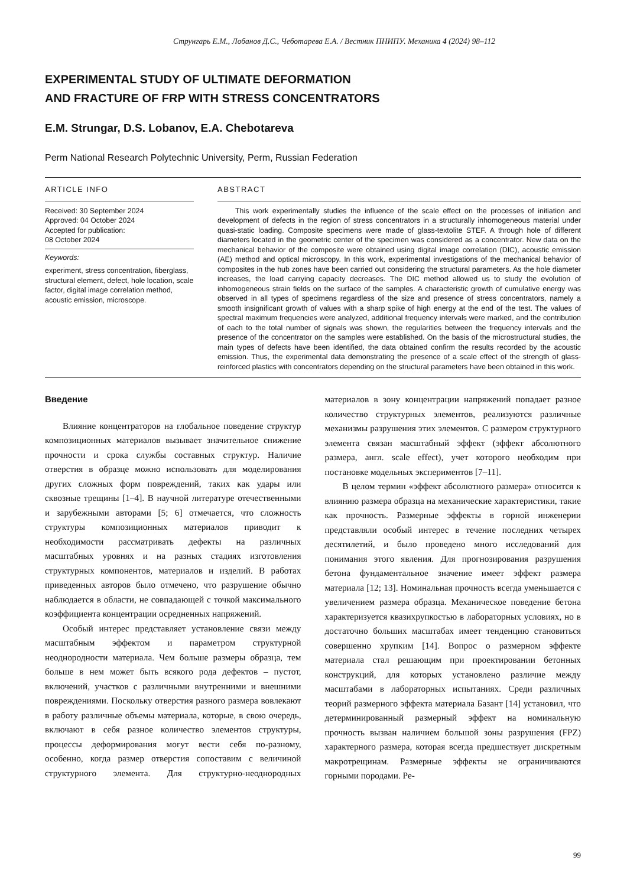Струнгарь Е.М., Лобанов Д.С., Чеботарева Е.А. / Вестник ПНИПУ. Механика 4 (2024) 98–112
EXPERIMENTAL STUDY OF ULTIMATE DEFORMATION
AND FRACTURE OF FRP WITH STRESS CONCENTRATORS
E.M. Strungar, D.S. Lobanov, E.A. Chebotareva
Perm National Research Polytechnic University, Perm, Russian Federation
ARTICLE INFO
Received: 30 September 2024
Approved: 04 October 2024
Accepted for publication:
08 October 2024
Keywords:
experiment, stress concentration, fiberglass, structural element, defect, hole location, scale factor, digital image correlation method, acoustic emission, microscope.
ABSTRACT
This work experimentally studies the influence of the scale effect on the processes of initiation and development of defects in the region of stress concentrators in a structurally inhomogeneous material under quasi-static loading. Composite specimens were made of glass-textolite STEF. A through hole of different diameters located in the geometric center of the specimen was considered as a concentrator. New data on the mechanical behavior of the composite were obtained using digital image correlation (DIC), acoustic emission (AE) method and optical microscopy. In this work, experimental investigations of the mechanical behavior of composites in the hub zones have been carried out considering the structural parameters. As the hole diameter increases, the load carrying capacity decreases. The DIC method allowed us to study the evolution of inhomogeneous strain fields on the surface of the samples. A characteristic growth of cumulative energy was observed in all types of specimens regardless of the size and presence of stress concentrators, namely a smooth insignificant growth of values with a sharp spike of high energy at the end of the test. The values of spectral maximum frequencies were analyzed, additional frequency intervals were marked, and the contribution of each to the total number of signals was shown, the regularities between the frequency intervals and the presence of the concentrator on the samples were established. On the basis of the microstructural studies, the main types of defects have been identified, the data obtained confirm the results recorded by the acoustic emission. Thus, the experimental data demonstrating the presence of a scale effect of the strength of glass-reinforced plastics with concentrators depending on the structural parameters have been obtained in this work.
Введение
Влияние концентраторов на глобальное поведение структур композиционных материалов вызывает значительное снижение прочности и срока службы составных структур. Наличие отверстия в образце можно использовать для моделирования других сложных форм повреждений, таких как удары или сквозные трещины [1–4]. В научной литературе отечественными и зарубежными авторами [5; 6] отмечается, что сложность структуры композиционных материалов приводит к необходимости рассматривать дефекты на различных масштабных уровнях и на разных стадиях изготовления структурных компонентов, материалов и изделий. В работах приведенных авторов было отмечено, что разрушение обычно наблюдается в области, не совпадающей с точкой максимального коэффициента концентрации осредненных напряжений.
Особый интерес представляет установление связи между масштабным эффектом и параметром структурной неоднородности материала. Чем больше размеры образца, тем больше в нем может быть всякого рода дефектов – пустот, включений, участков с различными внутренними и внешними повреждениями. Поскольку отверстия разного размера вовлекают в работу различные объемы материала, которые, в свою очередь, включают в себя разное количество элементов структуры, процессы деформирования могут вести себя по-разному, особенно, когда размер отверстия сопоставим с величиной структурного элемента. Для структурно-неоднородных материалов в зону концентрации напряжений попадает разное количество структурных элементов, реализуются различные механизмы разрушения этих элементов. С размером структурного элемента связан масштабный эффект (эффект абсолютного размера, англ. scale effect), учет которого необходим при постановке модельных экспериментов [7–11].
В целом термин «эффект абсолютного размера» относится к влиянию размера образца на механические характеристики, такие как прочность. Размерные эффекты в горной инженерии представляли особый интерес в течение последних четырех десятилетий, и было проведено много исследований для понимания этого явления. Для прогнозирования разрушения бетона фундаментальное значение имеет эффект размера материала [12; 13]. Номинальная прочность всегда уменьшается с увеличением размера образца. Механическое поведение бетона характеризуется квазихрупкостью в лабораторных условиях, но в достаточно больших масштабах имеет тенденцию становиться совершенно хрупким [14]. Вопрос о размерном эффекте материала стал решающим при проектировании бетонных конструкций, для которых установлено различие между масштабами в лабораторных испытаниях. Среди различных теорий размерного эффекта материала Базант [14] установил, что детерминированный размерный эффект на номинальную прочность вызван наличием большой зоны разрушения (FPZ) характерного размера, которая всегда предшествует дискретным макротрещинам. Размерные эффекты не ограничиваются горными породами. Ре-
99